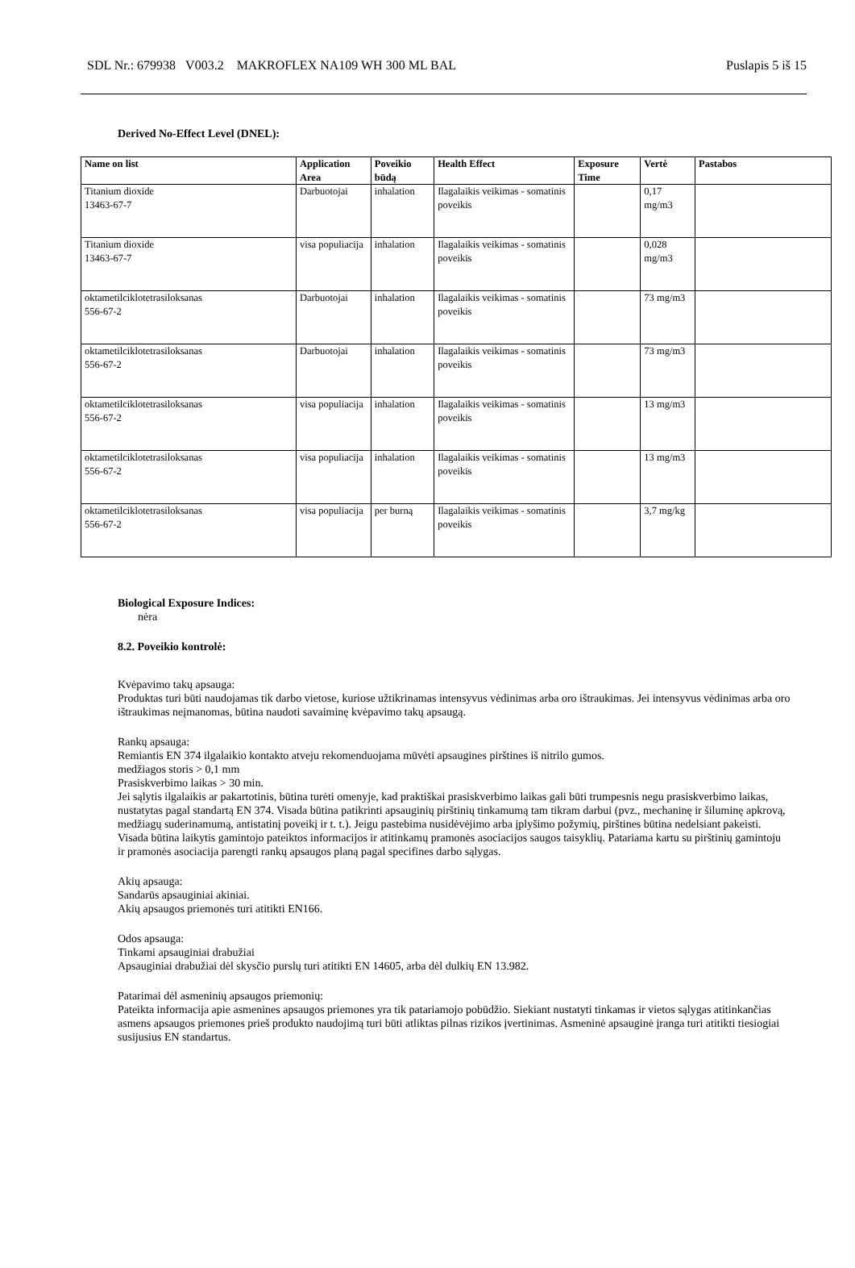SDL Nr.: 679938 V003.2 MAKROFLEX NA109 WH 300 ML BAL Puslapis 5 iš 15
Derived No-Effect Level (DNEL):
| Name on list | Application Area | Poveikio būdą | Health Effect | Exposure Time | Vertė | Pastabos |
| --- | --- | --- | --- | --- | --- | --- |
| Titanium dioxide 13463-67-7 | Darbuotojai | inhalation | Ilagalaikis veikimas - somatinis poveikis | | 0,17 mg/m3 | |
| Titanium dioxide 13463-67-7 | visa populiacija | inhalation | Ilagalaikis veikimas - somatinis poveikis | | 0,028 mg/m3 | |
| oktametilciklotetrasiloksanas 556-67-2 | Darbuotojai | inhalation | Ilagalaikis veikimas - somatinis poveikis | | 73 mg/m3 | |
| oktametilciklotetrasiloksanas 556-67-2 | Darbuotojai | inhalation | Ilagalaikis veikimas - somatinis poveikis | | 73 mg/m3 | |
| oktametilciklotetrasiloksanas 556-67-2 | visa populiacija | inhalation | Ilagalaikis veikimas - somatinis poveikis | | 13 mg/m3 | |
| oktametilciklotetrasiloksanas 556-67-2 | visa populiacija | inhalation | Ilagalaikis veikimas - somatinis poveikis | | 13 mg/m3 | |
| oktametilciklotetrasiloksanas 556-67-2 | visa populiacija | per burną | Ilagalaikis veikimas - somatinis poveikis | | 3,7 mg/kg | |
Biological Exposure Indices:
nėra
8.2. Poveikio kontrolė:
Kvėpavimo takų apsauga:
Produktas turi būti naudojamas tik darbo vietose, kuriose užtikrinamas intensyvus vėdinimas arba oro ištraukimas. Jei intensyvus vėdinimas arba oro ištraukimas neįmanomas, būtina naudoti savaiminę kvėpavimo takų apsaugą.
Rankų apsauga:
Remiantis EN 374 ilgalaikio kontakto atveju rekomenduojama mūvėti apsaugines pirštines iš nitrilo gumos.
medžiagos storis > 0,1 mm
Prasiskverbimo laikas > 30 min.
Jei sąlytis ilgalaikis ar pakartotinis, būtina turėti omenyje, kad praktiškai prasiskverbimo laikas gali būti trumpesnis negu prasiskverbimo laikas, nustatytas pagal standartą EN 374. Visada būtina patikrinti apsauginių pirštinių tinkamumą tam tikram darbui (pvz., mechaninę ir šiluminę apkrovą, medžiagų suderinamumą, antistatinį poveikį ir t. t.). Jeigu pastebima nusidėvėjimo arba įplyšimo požymių, pirštines būtina nedelsiant pakeisti. Visada būtina laikytis gamintojo pateiktos informacijos ir atitinkamų pramonės asociacijos saugos taisyklių. Patariama kartu su pirštinių gamintoju ir pramonės asociacija parengti rankų apsaugos planą pagal specifines darbo sąlygas.
Akių apsauga:
Sandarūs apsauginiai akiniai.
Akių apsaugos priemonės turi atitikti EN166.
Odos apsauga:
Tinkami apsauginiai drabužiai
Apsauginiai drabužiai dėl skysčio purslų turi atitikti EN 14605, arba dėl dulkių EN 13.982.
Patarimai dėl asmeninių apsaugos priemonių:
Pateikta informacija apie asmenines apsaugos priemones yra tik patariamojo pobūdžio. Siekiant nustatyti tinkamas ir vietos sąlygas atitinkančias asmens apsaugos priemones prieš produkto naudojimą turi būti atliktas pilnas rizikos įvertinimas. Asmeninė apsauginė įranga turi atitikti tiesiogiai susijusius EN standartus.